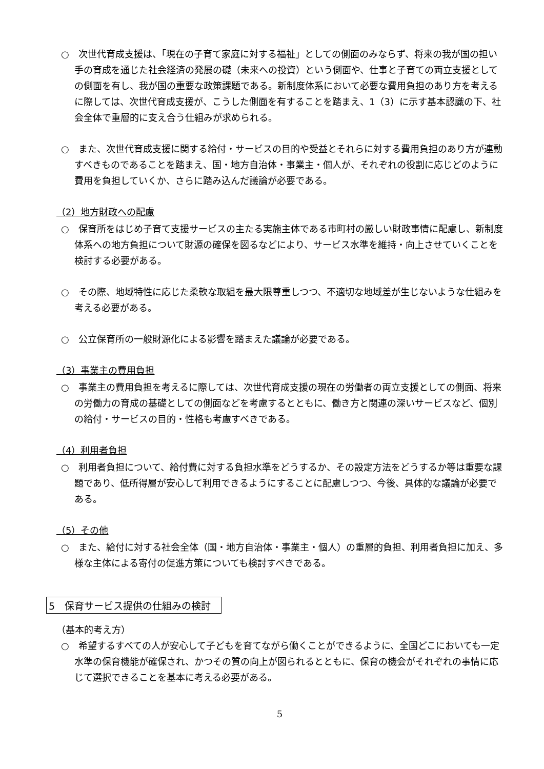○　次世代育成支援は、「現在の子育て家庭に対する福祉」としての側面のみならず、将来の我が国の担い手の育成を通じた社会経済の発展の礎（未来への投資）という側面や、仕事と子育ての両立支援としての側面を有し、我が国の重要な政策課題である。新制度体系において必要な費用負担のあり方を考えるに際しては、次世代育成支援が、こうした側面を有することを踏まえ、1（3）に示す基本認識の下、社会全体で重層的に支え合う仕組みが求められる。
○　また、次世代育成支援に関する給付・サービスの目的や受益とそれらに対する費用負担のあり方が連動すべきものであることを踏まえ、国・地方自治体・事業主・個人が、それぞれの役割に応じどのように費用を負担していくか、さらに踏み込んだ議論が必要である。
（2）地方財政への配慮
○　保育所をはじめ子育て支援サービスの主たる実施主体である市町村の厳しい財政事情に配慮し、新制度体系への地方負担について財源の確保を図るなどにより、サービス水準を維持・向上させていくことを検討する必要がある。
○　その際、地域特性に応じた柔軟な取組を最大限尊重しつつ、不適切な地域差が生じないような仕組みを考える必要がある。
○　公立保育所の一般財源化による影響を踏まえた議論が必要である。
（3）事業主の費用負担
○　事業主の費用負担を考えるに際しては、次世代育成支援の現在の労働者の両立支援としての側面、将来の労働力の育成の基礎としての側面などを考慮するとともに、働き方と関連の深いサービスなど、個別の給付・サービスの目的・性格も考慮すべきである。
（4）利用者負担
○　利用者負担について、給付費に対する負担水準をどうするか、その設定方法をどうするか等は重要な課題であり、低所得層が安心して利用できるようにすることに配慮しつつ、今後、具体的な議論が必要である。
（5）その他
○　また、給付に対する社会全体（国・地方自治体・事業主・個人）の重層的負担、利用者負担に加え、多様な主体による寄付の促進方策についても検討すべきである。
5　保育サービス提供の仕組みの検討
（基本的考え方）
○　希望するすべての人が安心して子どもを育てながら働くことができるように、全国どこにおいても一定水準の保育機能が確保され、かつその質の向上が図られるとともに、保育の機会がそれぞれの事情に応じて選択できることを基本に考える必要がある。
5